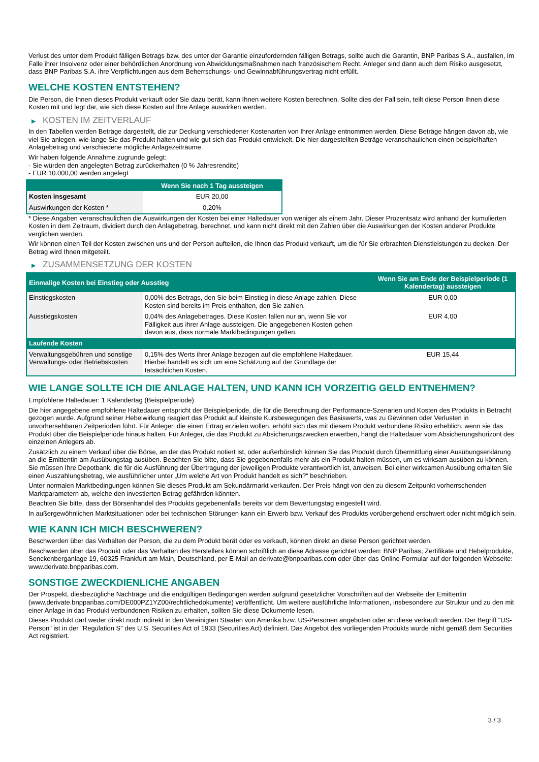Verlust des unter dem Produkt fälligen Betrags bzw. des unter der Garantie einzufordernden fälligen Betrags, sollte auch die Garantin, BNP Paribas S.A., ausfallen, im Falle ihrer Insolvenz oder einer behördlichen Anordnung von Abwicklungsmaßnahmen nach französischem Recht. Anleger sind dann auch dem Risiko ausgesetzt, dass BNP Paribas S.A. ihre Verpflichtungen aus dem Beherrschungs- und Gewinnabführungsvertrag nicht erfüllt.
WELCHE KOSTEN ENTSTEHEN?
Die Person, die Ihnen dieses Produkt verkauft oder Sie dazu berät, kann Ihnen weitere Kosten berechnen. Sollte dies der Fall sein, teilt diese Person Ihnen diese Kosten mit und legt dar, wie sich diese Kosten auf Ihre Anlage auswirken werden.
▶ KOSTEN IM ZEITVERLAUF
In den Tabellen werden Beträge dargestellt, die zur Deckung verschiedener Kostenarten von Ihrer Anlage entnommen werden. Diese Beträge hängen davon ab, wie viel Sie anlegen, wie lange Sie das Produkt halten und wie gut sich das Produkt entwickelt. Die hier dargestellten Beträge veranschaulichen einen beispielhaften Anlagebetrag und verschiedene mögliche Anlagezeiträume.
Wir haben folgende Annahme zugrunde gelegt:
- Sie würden den angelegten Betrag zurückerhalten (0 % Jahresrendite)
- EUR 10.000,00 werden angelegt
| | Wenn Sie nach 1 Tag aussteigen |
| --- | --- |
| Kosten insgesamt | EUR 20,00 |
| Auswirkungen der Kosten * | 0,20% |
* Diese Angaben veranschaulichen die Auswirkungen der Kosten bei einer Haltedauer von weniger als einem Jahr. Dieser Prozentsatz wird anhand der kumulierten Kosten in dem Zeitraum, dividiert durch den Anlagebetrag, berechnet, und kann nicht direkt mit den Zahlen über die Auswirkungen der Kosten anderer Produkte verglichen werden.
Wir können einen Teil der Kosten zwischen uns und der Person aufteilen, die Ihnen das Produkt verkauft, um die für Sie erbrachten Dienstleistungen zu decken. Der Betrag wird Ihnen mitgeteilt.
▶ ZUSAMMENSETZUNG DER KOSTEN
| Einmalige Kosten bei Einstieg oder Ausstieg | | Wenn Sie am Ende der Beispielperiode (1 Kalendertag) aussteigen |
| --- | --- | --- |
| Einstiegskosten | 0,00% des Betrags, den Sie beim Einstieg in diese Anlage zahlen. Diese Kosten sind bereits im Preis enthalten, den Sie zahlen. | EUR 0,00 |
| Ausstiegskosten | 0,04% des Anlagebetrages. Diese Kosten fallen nur an, wenn Sie vor Fälligkeit aus ihrer Anlage aussteigen. Die angegebenen Kosten gehen davon aus, dass normale Marktbedingungen gelten. | EUR 4,00 |
| Laufende Kosten | | |
| Verwaltungsgebühren und sonstige Verwaltungs- oder Betriebskosten | 0,15% des Werts ihrer Anlage bezogen auf die empfohlene Haltedauer. Hierbei handelt es sich um eine Schätzung auf der Grundlage der tatsächlichen Kosten. | EUR 15,44 |
WIE LANGE SOLLTE ICH DIE ANLAGE HALTEN, UND KANN ICH VORZEITIG GELD ENTNEHMEN?
Empfohlene Haltedauer: 1 Kalendertag (Beispielperiode)
Die hier angegebene empfohlene Haltedauer entspricht der Beispielperiode, die für die Berechnung der Performance-Szenarien und Kosten des Produkts in Betracht gezogen wurde. Aufgrund seiner Hebelwirkung reagiert das Produkt auf kleinste Kursbewegungen des Basiswerts, was zu Gewinnen oder Verlusten in unvorhersehbaren Zeitperioden führt. Für Anleger, die einen Ertrag erzielen wollen, erhöht sich das mit diesem Produkt verbundene Risiko erheblich, wenn sie das Produkt über die Beispielperiode hinaus halten. Für Anleger, die das Produkt zu Absicherungszwecken erwerben, hängt die Haltedauer vom Absicherungshorizont des einzelnen Anlegers ab.
Zusätzlich zu einem Verkauf über die Börse, an der das Produkt notiert ist, oder außerbörslich können Sie das Produkt durch Übermittlung einer Ausübungserklärung an die Emittentin am Ausübungstag ausüben. Beachten Sie bitte, dass Sie gegebenenfalls mehr als ein Produkt halten müssen, um es wirksam ausüben zu können. Sie müssen Ihre Depotbank, die für die Ausführung der Übertragung der jeweiligen Produkte verantwortlich ist, anweisen. Bei einer wirksamen Ausübung erhalten Sie einen Auszahlungsbetrag, wie ausführlicher unter „Um welche Art von Produkt handelt es sich?“ beschrieben.
Unter normalen Marktbedingungen können Sie dieses Produkt am Sekundärmarkt verkaufen. Der Preis hängt von den zu diesem Zeitpunkt vorherrschenden Marktparametern ab, welche den investierten Betrag gefährden könnten.
Beachten Sie bitte, dass der Börsenhandel des Produkts gegebenenfalls bereits vor dem Bewertungstag eingestellt wird.
In außergewöhnlichen Marktsituationen oder bei technischen Störungen kann ein Erwerb bzw. Verkauf des Produkts vorübergehend erschwert oder nicht möglich sein.
WIE KANN ICH MICH BESCHWEREN?
Beschwerden über das Verhalten der Person, die zu dem Produkt berät oder es verkauft, können direkt an diese Person gerichtet werden.
Beschwerden über das Produkt oder das Verhalten des Herstellers können schriftlich an diese Adresse gerichtet werden: BNP Paribas, Zertifikate und Hebelprodukte, Senckenberganlage 19, 60325 Frankfurt am Main, Deutschland, per E-Mail an derivate@bnpparibas.com oder über das Online-Formular auf der folgenden Webseite: www.derivate.bnpparibas.com.
SONSTIGE ZWECKDIENLICHE ANGABEN
Der Prospekt, diesbezügliche Nachträge und die endgültigen Bedingungen werden aufgrund gesetzlicher Vorschriften auf der Webseite der Emittentin (www.derivate.bnpparibas.com/DE000PZ1YZ00/rechtlichedokumente) veröffentlicht. Um weitere ausführliche Informationen, insbesondere zur Struktur und zu den mit einer Anlage in das Produkt verbundenen Risiken zu erhalten, sollten Sie diese Dokumente lesen.
Dieses Produkt darf weder direkt noch indirekt in den Vereinigten Staaten von Amerika bzw. US-Personen angeboten oder an diese verkauft werden. Der Begriff "US-Person" ist in der "Regulation S" des U.S. Securities Act of 1933 (Securities Act) definiert. Das Angebot des vorliegenden Produkts wurde nicht gemäß dem Securities Act registriert.
3 / 3